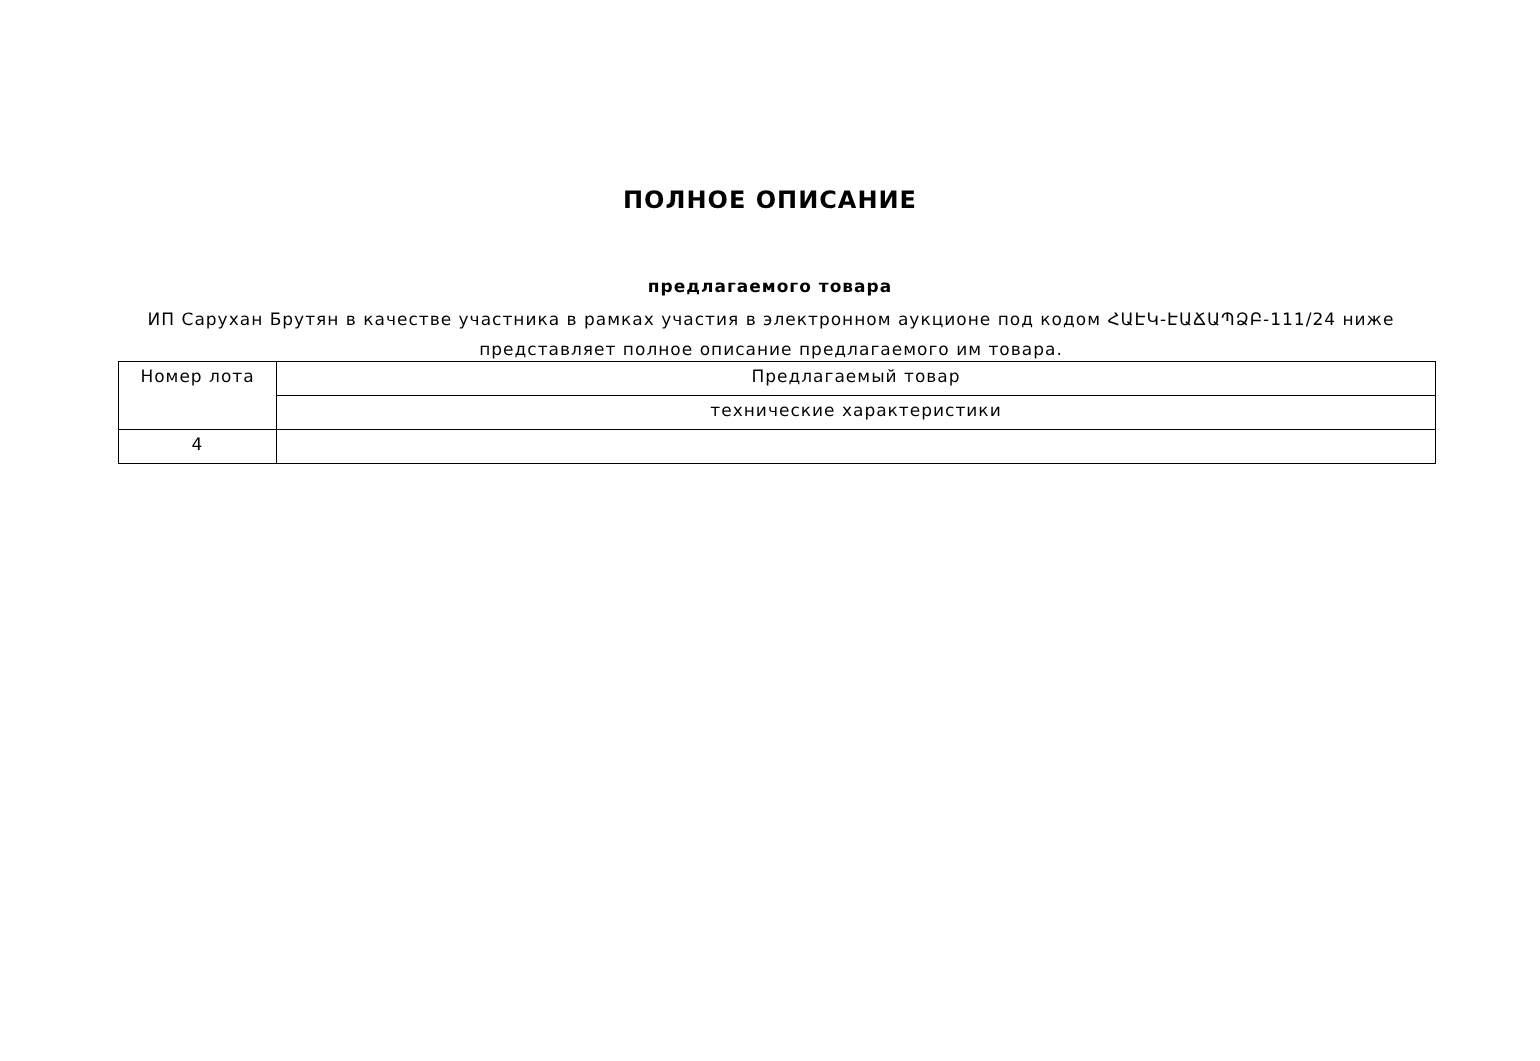ПОЛНОЕ ОПИСАНИЕ
предлагаемого товара
ИП Саруxан Брутян в качестве участника в рамках участия в электронном аукционе под кодом ՀԱԷԿ-ԷԱՃԱՊՁԲ-111/24 ниже представляет полное описание предлагаемого им товара.
| Номер лота | Предлагаемый товар |
| --- | --- |
| | технические характеристики |
| 4 | |